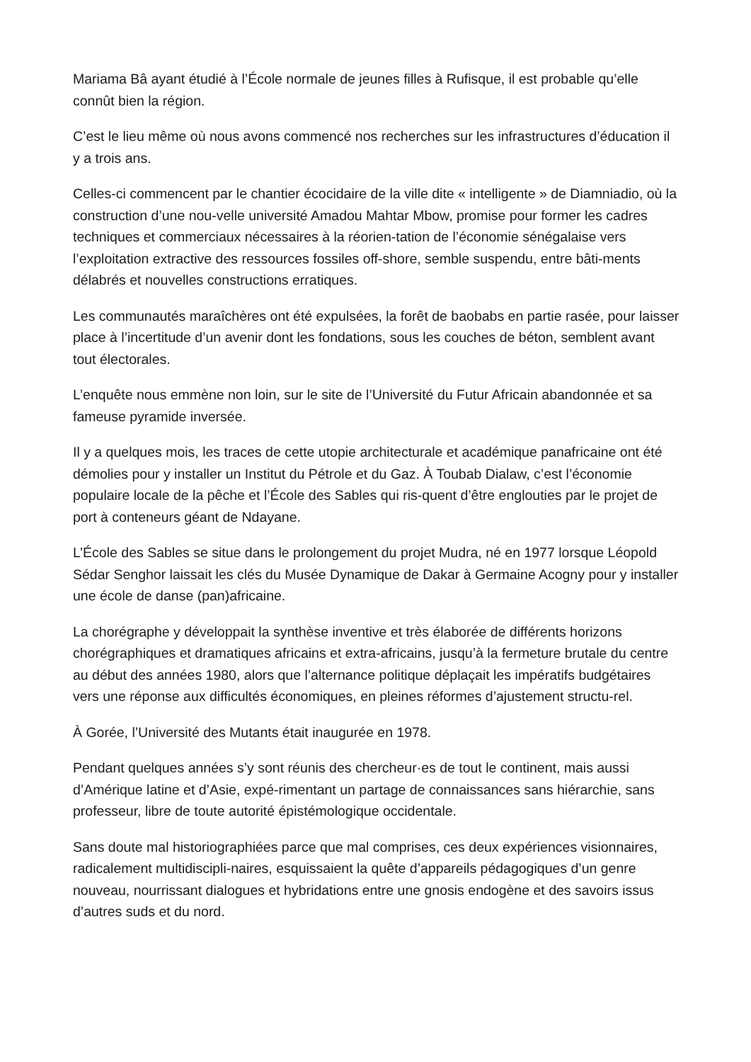Mariama Bâ ayant étudié à l’École normale de jeunes filles à Rufisque, il est probable qu’elle connût bien la région.
C’est le lieu même où nous avons commencé nos recherches sur les infrastructures d’éducation il y a trois ans.
Celles-ci commencent par le chantier écocidaire de la ville dite « intelligente » de Diamniadio, où la construction d’une nou-velle université Amadou Mahtar Mbow, promise pour former les cadres techniques et commerciaux nécessaires à la réorien-tation de l’économie sénégalaise vers l’exploitation extractive des ressources fossiles off-shore, semble suspendu, entre bâti-ments délabrés et nouvelles constructions erratiques.
Les communautés maraîchères ont été expulsées, la forêt de baobabs en partie rasée, pour laisser place à l’incertitude d’un avenir dont les fondations, sous les couches de béton, semblent avant tout électorales.
L’enquête nous emmène non loin, sur le site de l’Université du Futur Africain abandonnée et sa fameuse pyramide inversée.
Il y a quelques mois, les traces de cette utopie architecturale et académique panafricaine ont été démolies pour y installer un Institut du Pétrole et du Gaz. À Toubab Dialaw, c’est l’économie populaire locale de la pêche et l’École des Sables qui ris-quent d’être englouties par le projet de port à conteneurs géant de Ndayane.
L’École des Sables se situe dans le prolongement du projet Mudra, né en 1977 lorsque Léopold Sédar Senghor laissait les clés du Musée Dynamique de Dakar à Germaine Acogny pour y installer une école de danse (pan)africaine.
La chorégraphe y développait la synthèse inventive et très élaborée de différents horizons chorégraphiques et dramatiques africains et extra-africains, jusqu’à la fermeture brutale du centre au début des années 1980, alors que l’alternance politique déplaçait les impératifs budgétaires vers une réponse aux difficultés économiques, en pleines réformes d’ajustement structu-rel.
À Gorée, l’Université des Mutants était inaugurée en 1978.
Pendant quelques années s’y sont réunis des chercheur·es de tout le continent, mais aussi d’Amérique latine et d’Asie, expé-rimentant un partage de connaissances sans hiérarchie, sans professeur, libre de toute autorité épistémologique occidentale.
Sans doute mal historiographiées parce que mal comprises, ces deux expériences visionnaires, radicalement multidiscipli-naires, esquissaient la quête d’appareils pédagogiques d’un genre nouveau, nourrissant dialogues et hybridations entre une gnosis endogène et des savoirs issus d’autres suds et du nord.